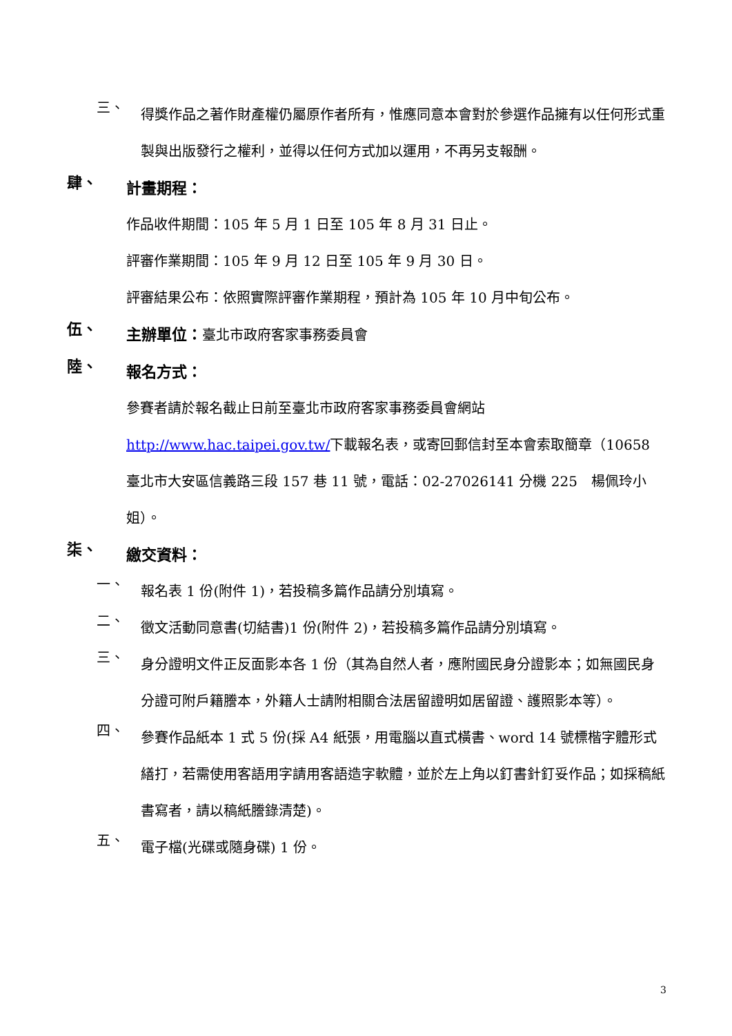三、
得獎作品之著作財產權仍屬原作者所有，惟應同意本會對於參選作品擁有以任何形式重製與出版發行之權利，並得以任何方式加以運用，不再另支報酬。
肆、
計畫期程：
作品收件期間：105 年 5 月 1 日至 105 年 8 月 31 日止。
評審作業期間：105 年 9 月 12 日至 105 年 9 月 30 日。
評審結果公布：依照實際評審作業期程，預計為 105 年 10 月中旬公布。
伍、
主辦單位：臺北市政府客家事務委員會
陸、
報名方式：
參賽者請於報名截止日前至臺北市政府客家事務委員會網站 http://www.hac.taipei.gov.tw/下載報名表，或寄回郵信封至本會索取簡章（10658 臺北市大安區信義路三段 157 巷 11 號，電話：02-27026141 分機 225　楊佩玲小姐）。
柒、
繳交資料：
一、
報名表 1 份(附件 1)，若投稿多篇作品請分別填寫。
二、
徵文活動同意書(切結書)1 份(附件 2)，若投稿多篇作品請分別填寫。
三、
身分證明文件正反面影本各 1 份（其為自然人者，應附國民身分證影本；如無國民身分證可附戶籍謄本，外籍人士請附相關合法居留證明如居留證、護照影本等）。
四、
參賽作品紙本 1 式 5 份(採 A4 紙張，用電腦以直式橫書、word 14 號標楷字體形式繕打，若需使用客語用字請用客語造字軟體，並於左上角以釘書針釘妥作品；如採稿紙書寫者，請以稿紙謄錄清楚)。
五、
電子檔(光碟或隨身碟) 1 份。
3